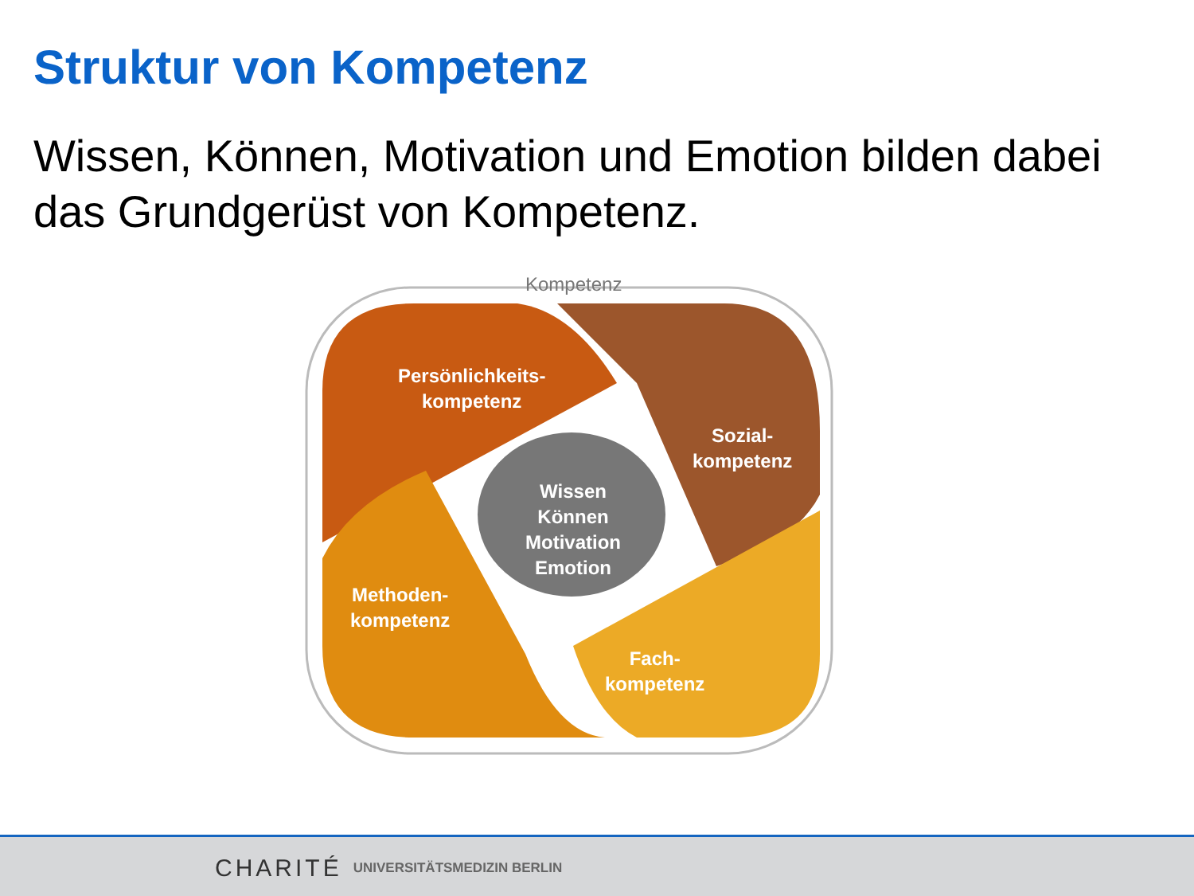Struktur von Kompetenz
Wissen, Können, Motivation und Emotion bilden dabei das Grundgerüst von Kompetenz.
Kompetenz
Persönlichkeits-
kompetenz
Sozial-
kompetenz
Wissen
Können
Motivation
Emotion
Methoden-
kompetenz
Fach-
kompetenz
CHARITÉ UNIVERSITÄTSMEDIZIN BERLIN